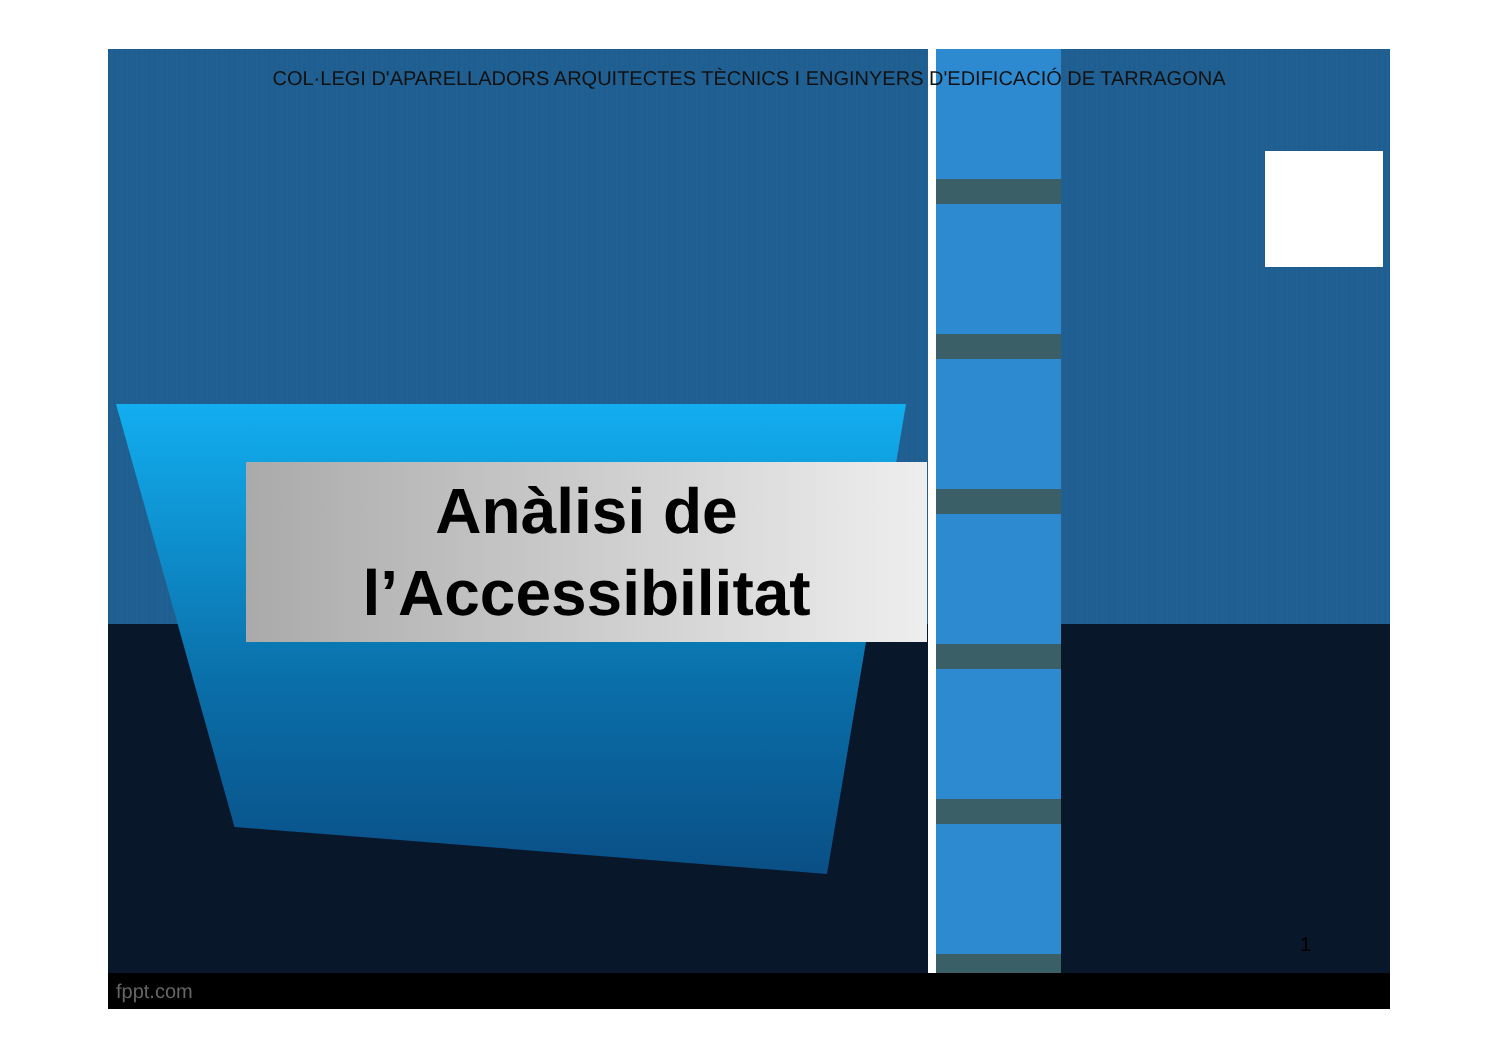COL·LEGI D'APARELLADORS ARQUITECTES TÈCNICS I ENGINYERS D'EDIFICACIÓ DE TARRAGONA
Anàlisi de
l’Accessibilitat
1
fppt.com